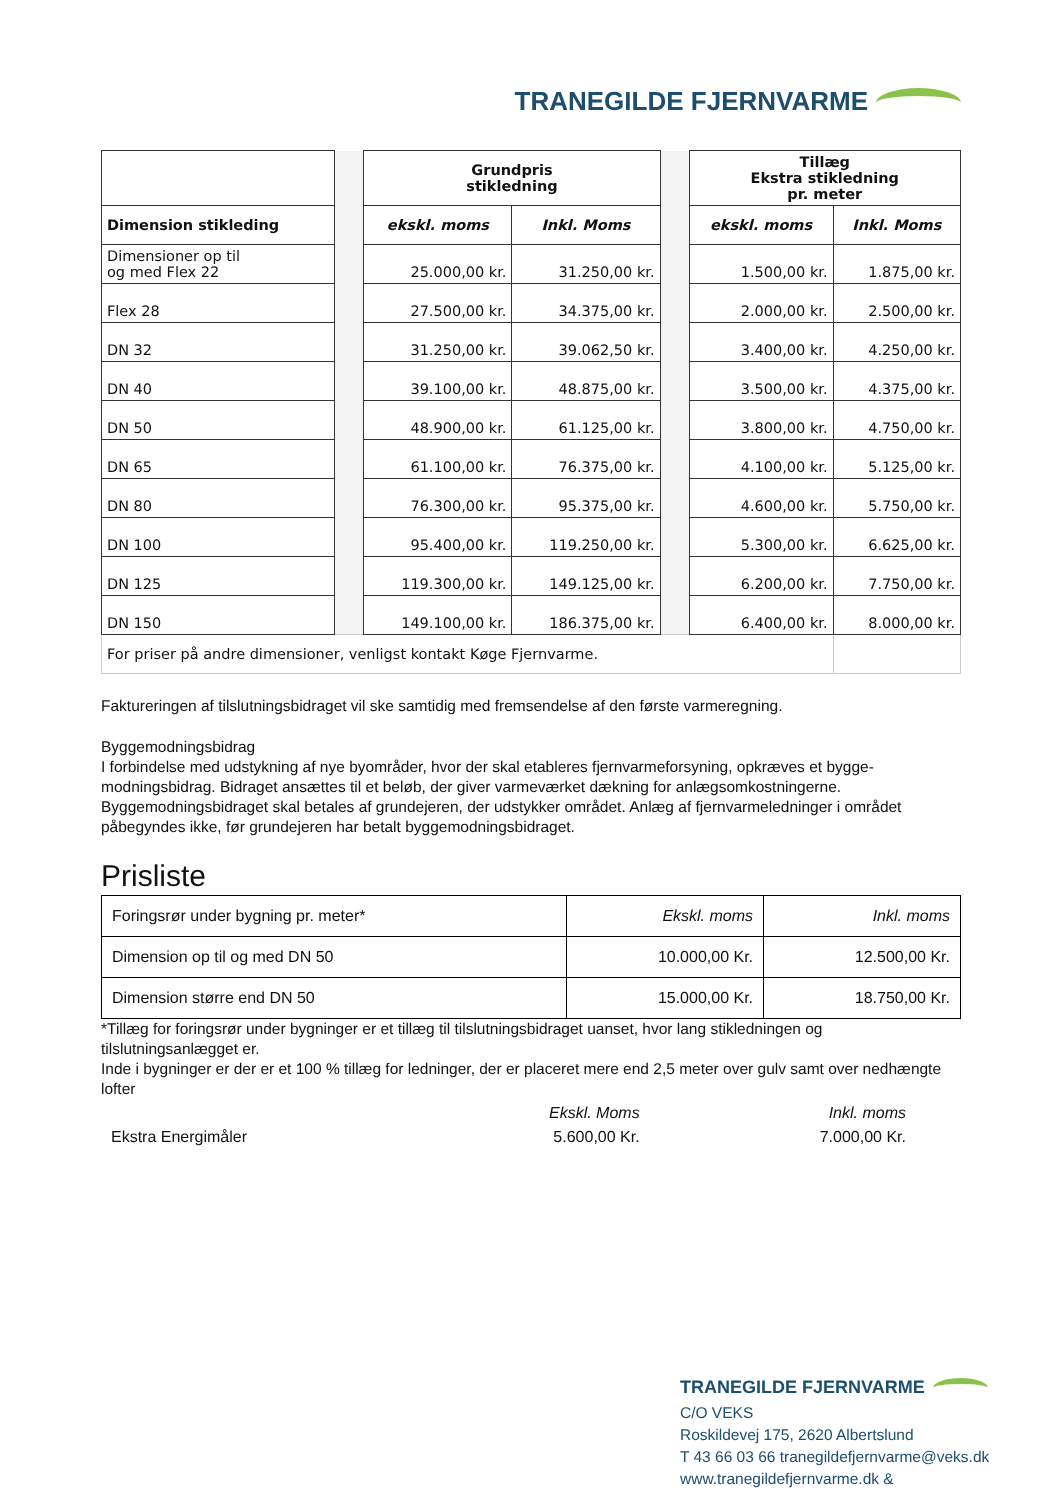TRANEGILDE FJERNVARME
| | | Grundpris stikledning | | | Tillæg Ekstra stikledning pr. meter | |
| --- | --- | --- | --- | --- | --- | --- |
| Dimension stikleding | | ekskl. moms | Inkl. Moms | | ekskl. moms | Inkl. Moms |
| Dimensioner op til og med Flex 22 | | 25.000,00 kr. | 31.250,00 kr. | | 1.500,00 kr. | 1.875,00 kr. |
| Flex 28 | | 27.500,00 kr. | 34.375,00 kr. | | 2.000,00 kr. | 2.500,00 kr. |
| DN 32 | | 31.250,00 kr. | 39.062,50 kr. | | 3.400,00 kr. | 4.250,00 kr. |
| DN 40 | | 39.100,00 kr. | 48.875,00 kr. | | 3.500,00 kr. | 4.375,00 kr. |
| DN 50 | | 48.900,00 kr. | 61.125,00 kr. | | 3.800,00 kr. | 4.750,00 kr. |
| DN 65 | | 61.100,00 kr. | 76.375,00 kr. | | 4.100,00 kr. | 5.125,00 kr. |
| DN 80 | | 76.300,00 kr. | 95.375,00 kr. | | 4.600,00 kr. | 5.750,00 kr. |
| DN 100 | | 95.400,00 kr. | 119.250,00 kr. | | 5.300,00 kr. | 6.625,00 kr. |
| DN 125 | | 119.300,00 kr. | 149.125,00 kr. | | 6.200,00 kr. | 7.750,00 kr. |
| DN 150 | | 149.100,00 kr. | 186.375,00 kr. | | 6.400,00 kr. | 8.000,00 kr. |
| For priser på andre dimensioner, venligst kontakt Køge Fjernvarme. | | | | | | |
Faktureringen af tilslutningsbidraget vil ske samtidig med fremsendelse af den første varmeregning.
Byggemodningsbidrag
I forbindelse med udstykning af nye byområder, hvor der skal etableres fjernvarmeforsyning, opkræves et bygge-modningsbidrag. Bidraget ansættes til et beløb, der giver varmeværket dækning for anlægsomkostningerne. Byggemodningsbidraget skal betales af grundejeren, der udstykker området. Anlæg af fjernvarmeledninger i området påbegyndes ikke, før grundejeren har betalt byggemodningsbidraget.
Prisliste
| Foringsrør under bygning pr. meter* | Ekskl. moms | Inkl. moms |
| --- | --- | --- |
| Dimension op til og med DN 50 | 10.000,00 Kr. | 12.500,00 Kr. |
| Dimension større end DN 50 | 15.000,00 Kr. | 18.750,00 Kr. |
*Tillæg for foringsrør under bygninger er et tillæg til tilslutningsbidraget uanset, hvor lang stikledningen og tilslutningsanlægget er.
Inde i bygninger er der er et 100 % tillæg for ledninger, der er placeret mere end 2,5 meter over gulv samt over nedhængte lofter
| | Ekskl. Moms | Inkl. moms |
| --- | --- | --- |
| Ekstra Energimåler | 5.600,00 Kr. | 7.000,00 Kr. |
TRANEGILDE FJERNVARME
C/O VEKS
Roskildevej 175, 2620 Albertslund
T 43 66 03 66 tranegildefjernvarme@veks.dk
www.tranegildefjernvarme.dk &